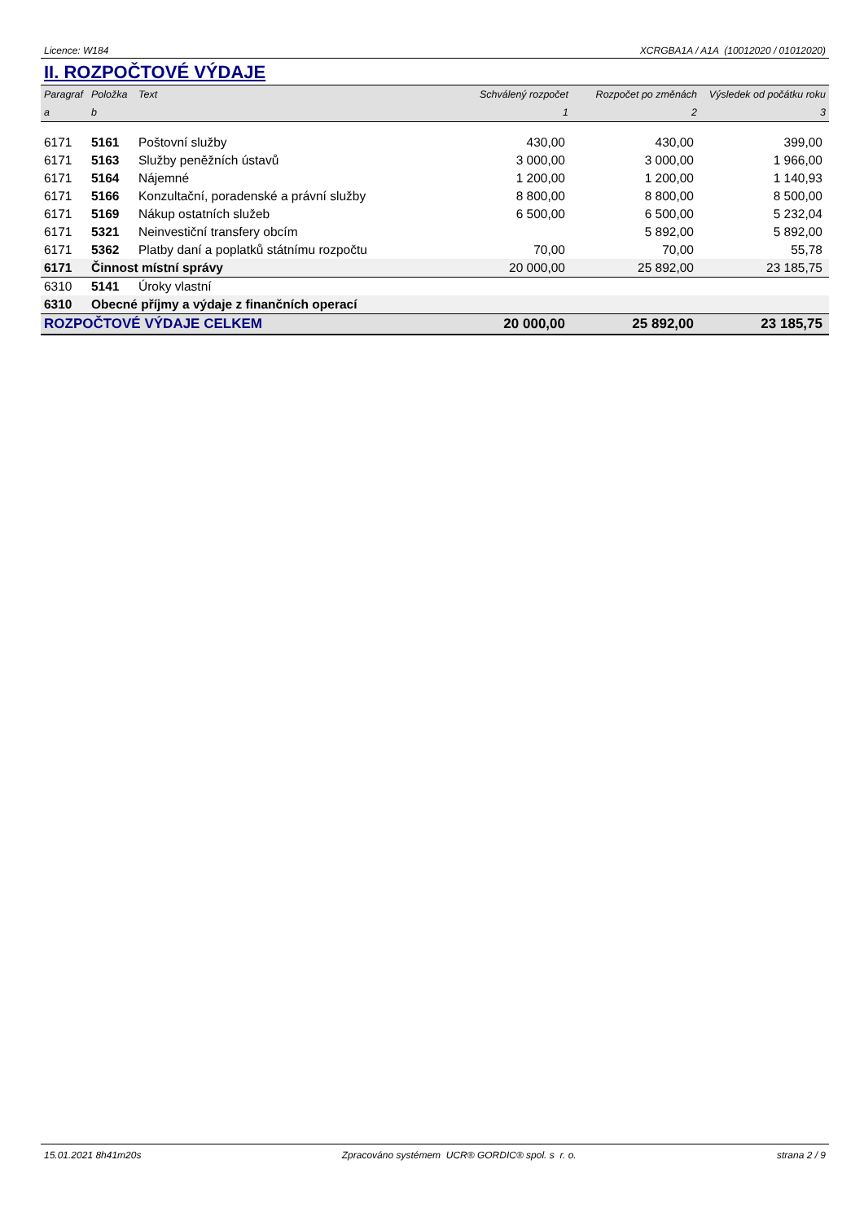Licence: W184 XCRGBA1A / A1A (10012020 / 01012020)
II. ROZPOČTOVÉ VÝDAJE
| Paragraf | Položka | Text | Schválený rozpočet | Rozpočet po změnách | Výsledek od počátku roku |
| --- | --- | --- | --- | --- | --- |
| a | b | | 1 | 2 | 3 |
| 6171 | 5161 | Poštovní služby | 430,00 | 430,00 | 399,00 |
| 6171 | 5163 | Služby peněžních ústavů | 3 000,00 | 3 000,00 | 1 966,00 |
| 6171 | 5164 | Nájemné | 1 200,00 | 1 200,00 | 1 140,93 |
| 6171 | 5166 | Konzultační, poradenské a právní služby | 8 800,00 | 8 800,00 | 8 500,00 |
| 6171 | 5169 | Nákup ostatních služeb | 6 500,00 | 6 500,00 | 5 232,04 |
| 6171 | 5321 | Neinvestiční transfery obcím | | 5 892,00 | 5 892,00 |
| 6171 | 5362 | Platby daní a poplatků státnímu rozpočtu | 70,00 | 70,00 | 55,78 |
| 6171 | Činnost místní správy | | 20 000,00 | 25 892,00 | 23 185,75 |
| 6310 | 5141 | Úroky vlastní | | | |
| 6310 | Obecné příjmy a výdaje z finančních operací | | | | |
| ROZPOČTOVÉ VÝDAJE CELKEM | | | 20 000,00 | 25 892,00 | 23 185,75 |
15.01.2021 8h41m20s Zpracováno systémem UCR® GORDIC® spol. s r. o. strana 2 / 9